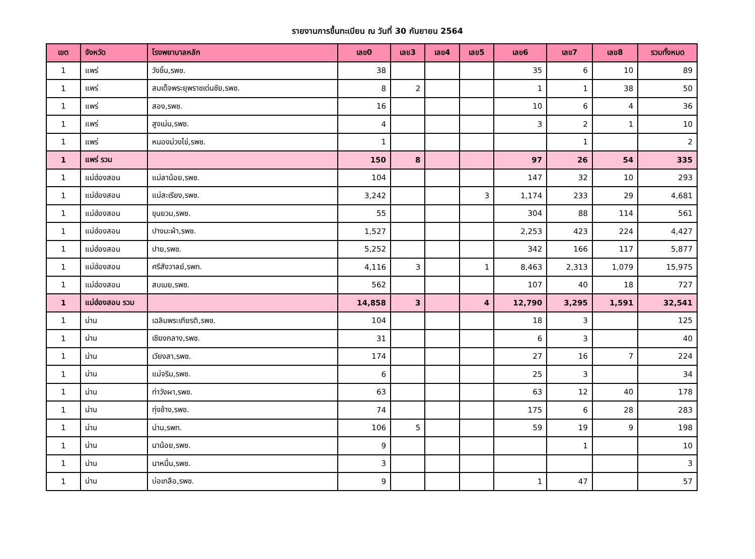รายงานการขึ้นทะเบียน ณ วันที่ 30 กันยายน 2564
| เขต | จังหวัด | โรงพยาบาลหลัก | เลข0 | เลข3 | เลข4 | เลข5 | เลข6 | เลข7 | เลข8 | รวมทั้งหมด |
| --- | --- | --- | --- | --- | --- | --- | --- | --- | --- | --- |
| 1 | แพร่ | วังชิ้น,รพช. | 38 | | | | 35 | 6 | 10 | 89 |
| 1 | แพร่ | สมเด็จพระยุพราชเด่นชัย,รพช. | 8 | 2 | | | 1 | 1 | 38 | 50 |
| 1 | แพร่ | สอง,รพช. | 16 | | | | 10 | 6 | 4 | 36 |
| 1 | แพร่ | สูงเม่น,รพช. | 4 | | | | 3 | 2 | 1 | 10 |
| 1 | แพร่ | หนองม่วงไข่,รพช. | 1 | | | | | 1 | | 2 |
| 1 | แพร่ รวม | | 150 | 8 | | | 97 | 26 | 54 | 335 |
| 1 | แม่ฮ่องสอน | แม่ลาน้อย,รพช. | 104 | | | | 147 | 32 | 10 | 293 |
| 1 | แม่ฮ่องสอน | แม่สะเรียง,รพช. | 3,242 | | | 3 | 1,174 | 233 | 29 | 4,681 |
| 1 | แม่ฮ่องสอน | ขุนยวม,รพช. | 55 | | | | 304 | 88 | 114 | 561 |
| 1 | แม่ฮ่องสอน | ปางมะผ้า,รพช. | 1,527 | | | | 2,253 | 423 | 224 | 4,427 |
| 1 | แม่ฮ่องสอน | ปาย,รพช. | 5,252 | | | | 342 | 166 | 117 | 5,877 |
| 1 | แม่ฮ่องสอน | ศรีสังวาลย์,รพท. | 4,116 | 3 | | 1 | 8,463 | 2,313 | 1,079 | 15,975 |
| 1 | แม่ฮ่องสอน | สบเมย,รพช. | 562 | | | | 107 | 40 | 18 | 727 |
| 1 | แม่ฮ่องสอน รวม | | 14,858 | 3 | | 4 | 12,790 | 3,295 | 1,591 | 32,541 |
| 1 | น่าน | เฉลิมพระเกียรติ,รพช. | 104 | | | | 18 | 3 | | 125 |
| 1 | น่าน | เชียงกลาง,รพช. | 31 | | | | 6 | 3 | | 40 |
| 1 | น่าน | เวียงสา,รพช. | 174 | | | | 27 | 16 | 7 | 224 |
| 1 | น่าน | แม่จริม,รพช. | 6 | | | | 25 | 3 | | 34 |
| 1 | น่าน | ท่าวังผา,รพช. | 63 | | | | 63 | 12 | 40 | 178 |
| 1 | น่าน | ทุ่งช้าง,รพช. | 74 | | | | 175 | 6 | 28 | 283 |
| 1 | น่าน | น่าน,รพท. | 106 | 5 | | | 59 | 19 | 9 | 198 |
| 1 | น่าน | นาน้อย,รพช. | 9 | | | | | 1 | | 10 |
| 1 | น่าน | นาหมื่น,รพช. | 3 | | | | | | | 3 |
| 1 | น่าน | บ่อเกลือ,รพช. | 9 | | | | 1 | 47 | | 57 |